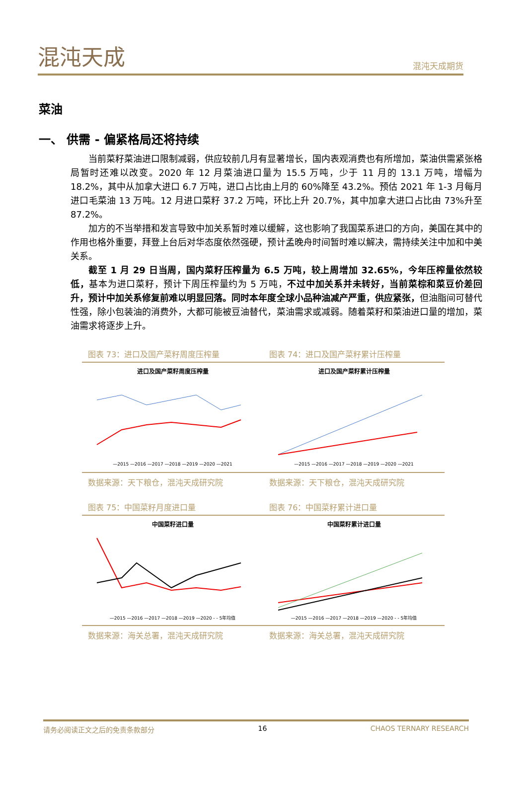混沌天成
混沌天成期货
菜油
一、 供需 - 偏紧格局还将持续
当前菜籽菜油进口限制减弱，供应较前几月有显著增长，国内表观消费也有所增加，菜油供需紧张格局暂时还难以改变。2020 年 12 月菜油进口量为 15.5 万吨，少于 11 月的 13.1 万吨，增幅为 18.2%，其中从加拿大进口 6.7 万吨，进口占比由上月的 60%降至 43.2%。预估 2021 年 1-3 月每月进口毛菜油 13 万吨。12 月进口菜籽 37.2 万吨，环比上升 20.7%，其中加拿大进口占比由 73%升至 87.2%。
加方的不当举措和发言导致中加关系暂时难以缓解，这也影响了我国菜系进口的方向，美国在其中的作用也格外重要，拜登上台后对华态度依然强硬，预计孟晚舟时间暂时难以解决，需持续关注中加和中美关系。
截至 1 月 29 日当周，国内菜籽压榨量为 6.5 万吨，较上周增加 32.65%，今年压榨量依然较低，基本为进口菜籽，预计下周压榨量约为 5 万吨，不过中加关系并未转好，当前菜棕和菜豆价差回升，预计中加关系修复前难以明显回落。同时本年度全球小品种油减产严重，供应紧张，但油脂间可替代性强，除小包装油的消费外，大都可能被豆油替代，菜油需求或减弱。随着菜籽和菜油进口量的增加，菜油需求将逐步上升。
图表 73：进口及国产菜籽周度压榨量
进口及国产菜籽周度压榨量
—2015 —2016 —2017 —2018 —2019 —2020 —2021
数据来源：天下粮仓，混沌天成研究院
图表 74：进口及国产菜籽累计压榨量
进口及国产菜籽累计压榨量
—2015 —2016 —2017 —2018 —2019 —2020 —2021
数据来源：天下粮仓，混沌天成研究院
图表 75：中国菜籽月度进口量
中国菜籽进口量
—2015 —2016 —2017 —2018 —2019 —2020 - - 5年均值
数据来源：海关总署，混沌天成研究院
图表 76：中国菜籽累计进口量
中国菜籽累计进口量
—2015 —2016 —2017 —2018 —2019 —2020 - - 5年均值
数据来源：海关总署，混沌天成研究院
请务必阅读正文之后的免责条款部分 16 CHAOS TERNARY RESEARCH